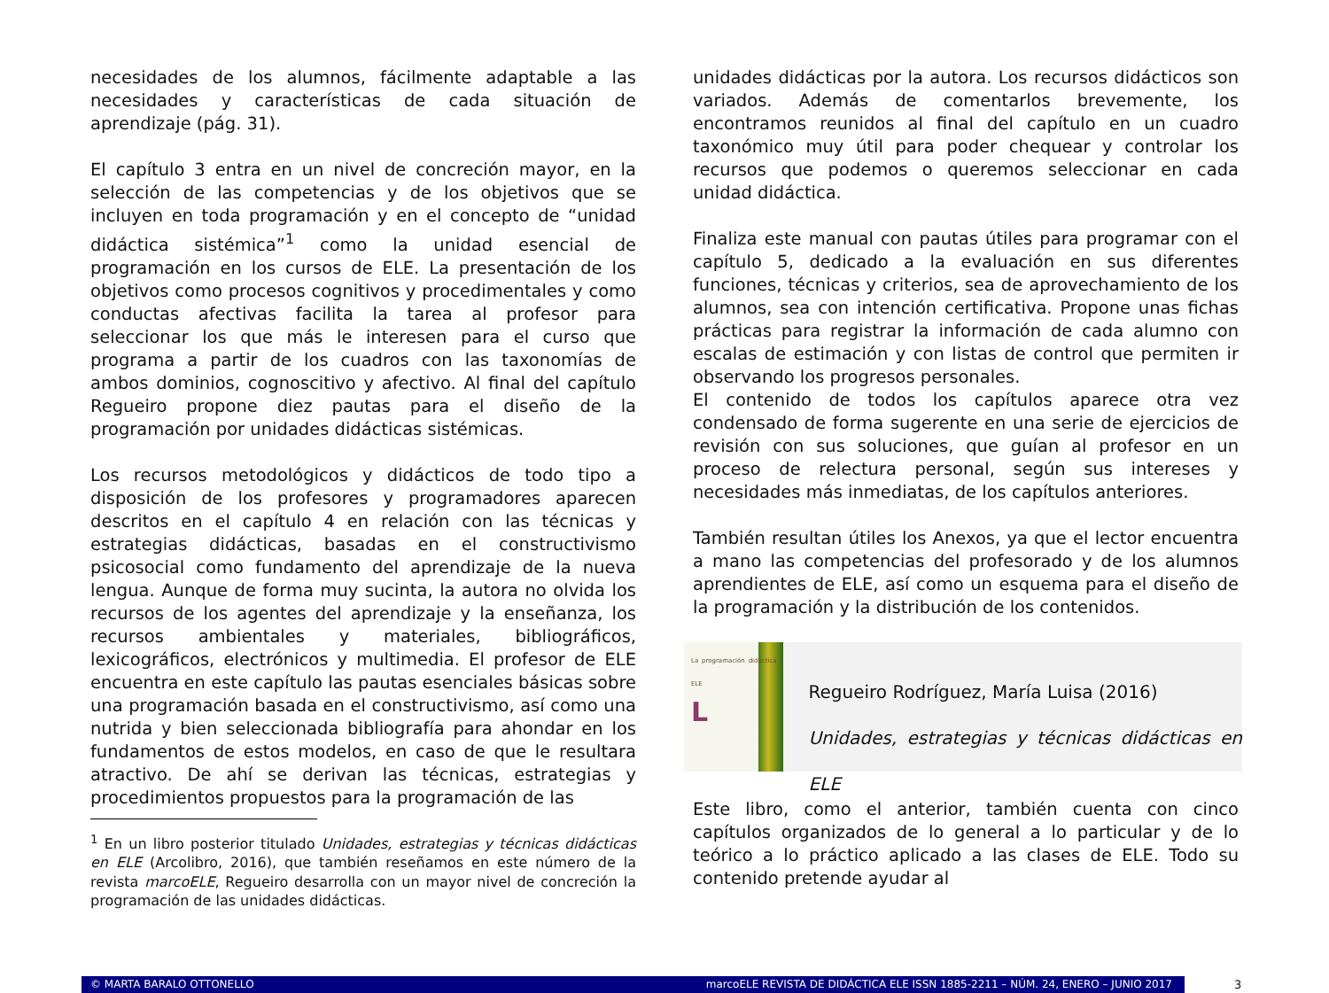necesidades de los alumnos, fácilmente adaptable a las necesidades y características de cada situación de aprendizaje (pág. 31).
El capítulo 3 entra en un nivel de concreción mayor, en la selección de las competencias y de los objetivos que se incluyen en toda programación y en el concepto de “unidad didáctica sistémica”<sup>1</sup> como la unidad esencial de programación en los cursos de ELE. La presentación de los objetivos como procesos cognitivos y procedimentales y como conductas afectivas facilita la tarea al profesor para seleccionar los que más le interesen para el curso que programa a partir de los cuadros con las taxonomías de ambos dominios, cognoscitivo y afectivo. Al final del capítulo Regueiro propone diez pautas para el diseño de la programación por unidades didácticas sistémicas.
Los recursos metodológicos y didácticos de todo tipo a disposición de los profesores y programadores aparecen descritos en el capítulo 4 en relación con las técnicas y estrategias didácticas, basadas en el constructivismo psicosocial como fundamento del aprendizaje de la nueva lengua. Aunque de forma muy sucinta, la autora no olvida los recursos de los agentes del aprendizaje y la enseñanza, los recursos ambientales y materiales, bibliográficos, lexicográficos, electrónicos y multimedia. El profesor de ELE encuentra en este capítulo las pautas esenciales básicas sobre una programación basada en el constructivismo, así como una nutrida y bien seleccionada bibliografía para ahondar en los fundamentos de estos modelos, en caso de que le resultara atractivo. De ahí se derivan las técnicas, estrategias y procedimientos propuestos para la programación de las
<sup>1</sup> En un libro posterior titulado Unidades, estrategias y técnicas didácticas en ELE (Arcolibro, 2016), que también reseñamos en este número de la revista marcoELE, Regueiro desarrolla con un mayor nivel de concreción la programación de las unidades didácticas.
unidades didácticas por la autora. Los recursos didácticos son variados. Además de comentarlos brevemente, los encontramos reunidos al final del capítulo en un cuadro taxonómico muy útil para poder chequear y controlar los recursos que podemos o queremos seleccionar en cada unidad didáctica.
Finaliza este manual con pautas útiles para programar con el capítulo 5, dedicado a la evaluación en sus diferentes funciones, técnicas y criterios, sea de aprovechamiento de los alumnos, sea con intención certificativa. Propone unas fichas prácticas para registrar la información de cada alumno con escalas de estimación y con listas de control que permiten ir observando los progresos personales.
El contenido de todos los capítulos aparece otra vez condensado de forma sugerente en una serie de ejercicios de revisión con sus soluciones, que guían al profesor en un proceso de relectura personal, según sus intereses y necesidades más inmediatas, de los capítulos anteriores.
También resultan útiles los Anexos, ya que el lector encuentra a mano las competencias del profesorado y de los alumnos aprendientes de ELE, así como un esquema para el diseño de la programación y la distribución de los contenidos.
La programación didáctica ELE
L
Regueiro Rodríguez, María Luisa (2016)
Unidades, estrategias y técnicas didácticas en ELE
Este libro, como el anterior, también cuenta con cinco capítulos organizados de lo general a lo particular y de lo teórico a lo práctico aplicado a las clases de ELE. Todo su contenido pretende ayudar al
© MARTA BARALO OTTONELLO marcoELE REVISTA DE DIDÁCTICA ELE ISSN 1885-2211 – NÚM. 24, ENERO – JUNIO 2017
3